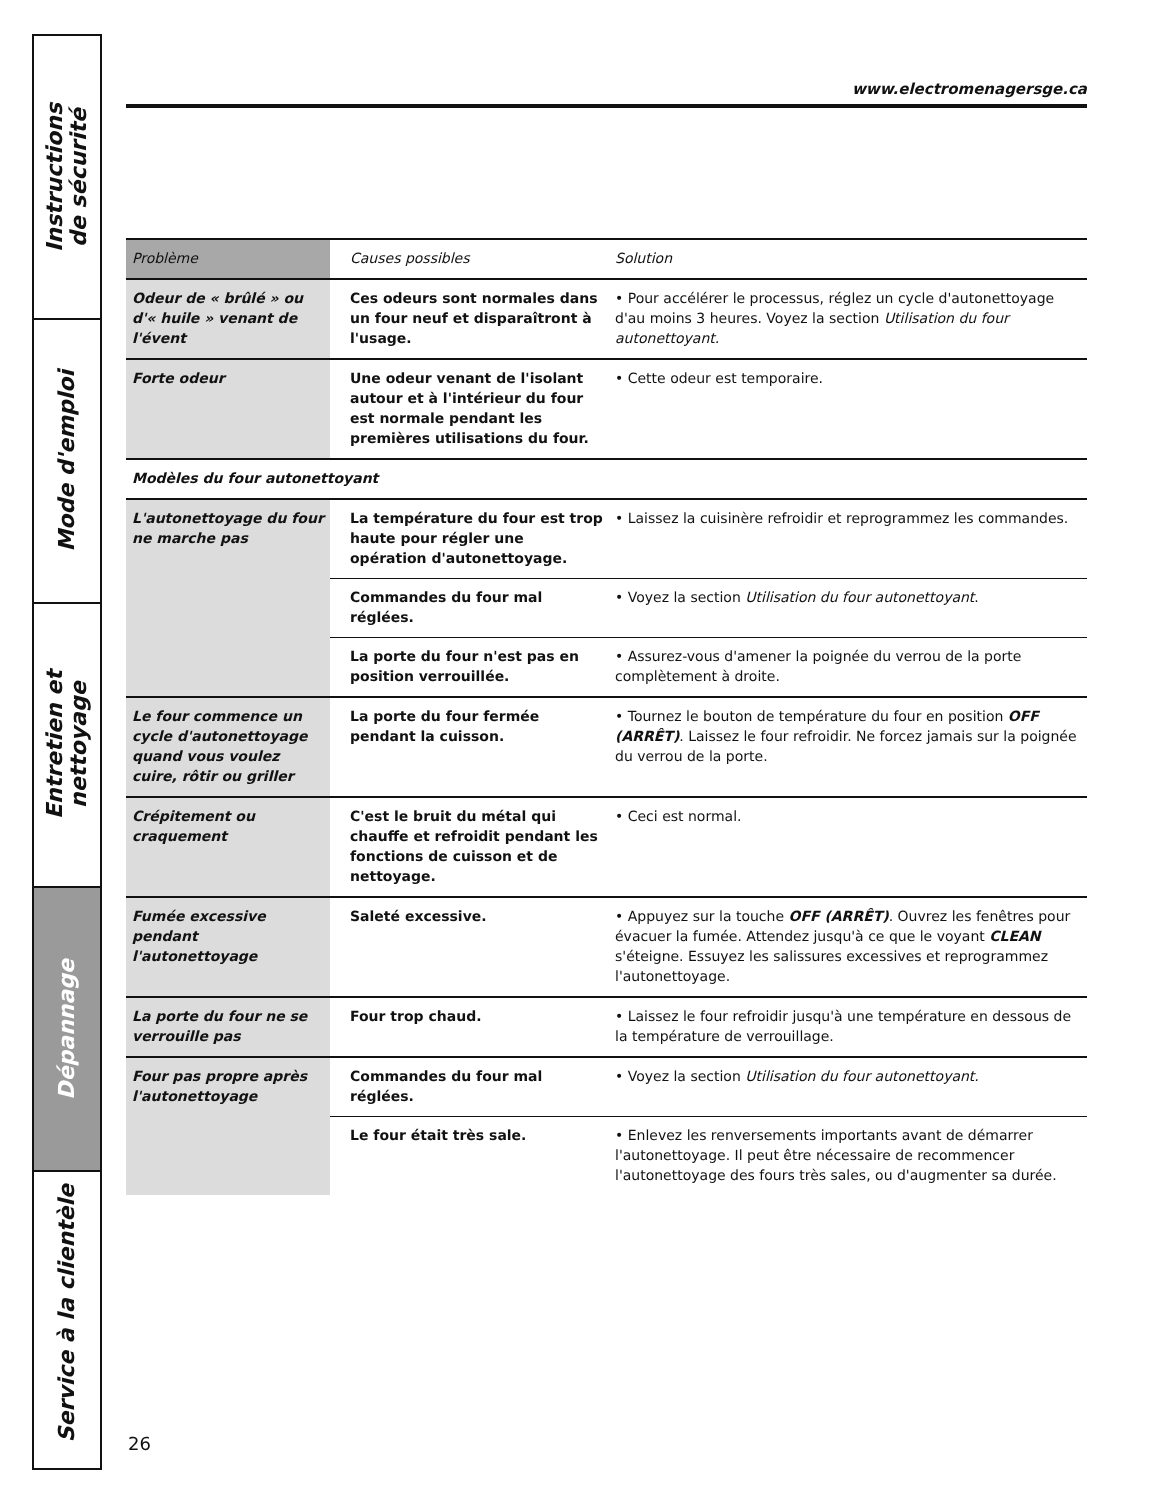Instructions
de sécurité
Mode d'emploi
Entretien et nettoyage
Dépannage
Service à la clientèle
www.electromenagersge.ca
| Problème | Causes possibles | Solution |
| --- | --- | --- |
| Odeur de « brûlé » ou d'« huile » venant de l'évent | Ces odeurs sont normales dans un four neuf et disparaîtront à l'usage. | • Pour accélérer le processus, réglez un cycle d'autonettoyage d'au moins 3 heures. Voyez la section Utilisation du four autonettoyant. |
| Forte odeur | Une odeur venant de l'isolant autour et à l'intérieur du four est normale pendant les premières utilisations du four. | • Cette odeur est temporaire. |
| Modèles du four autonettoyant | | |
| L'autonettoyage du four ne marche pas | La température du four est trop haute pour régler une opération d'autonettoyage. | • Laissez la cuisinère refroidir et reprogrammez les commandes. |
| | Commandes du four mal réglées. | • Voyez la section Utilisation du four autonettoyant . |
| | La porte du four n'est pas en position verrouillée. | • Assurez-vous d'amener la poignée du verrou de la porte complètement à droite. |
| Le four commence un cycle d'autonettoyage quand vous voulez cuire, rôtir ou griller | La porte du four fermée pendant la cuisson. | • Tournez le bouton de température du four en position OFF (ARRÊT) . Laissez le four refroidir. Ne forcez jamais sur la poignée du verrou de la porte. |
| Crépitement ou craquement | C'est le bruit du métal qui chauffe et refroidit pendant les fonctions de cuisson et de nettoyage. | • Ceci est normal. |
| Fumée excessive pendant l'autonettoyage | Saleté excessive. | • Appuyez sur la touche OFF (ARRÊT) . Ouvrez les fenêtres pour évacuer la fumée. Attendez jusqu'à ce que le voyant CLEAN s'éteigne. Essuyez les salissures excessives et reprogrammez l'autonettoyage. |
| La porte du four ne se verrouille pas | Four trop chaud. | • Laissez le four refroidir jusqu'à une température en dessous de la température de verrouillage. |
| Four pas propre après l'autonettoyage | Commandes du four mal réglées. | • Voyez la section Utilisation du four autonettoyant. |
| | Le four était très sale. | • Enlevez les renversements importants avant de démarrer l'autonettoyage. Il peut être nécessaire de recommencer l'autonettoyage des fours très sales, ou d'augmenter sa durée. |
26